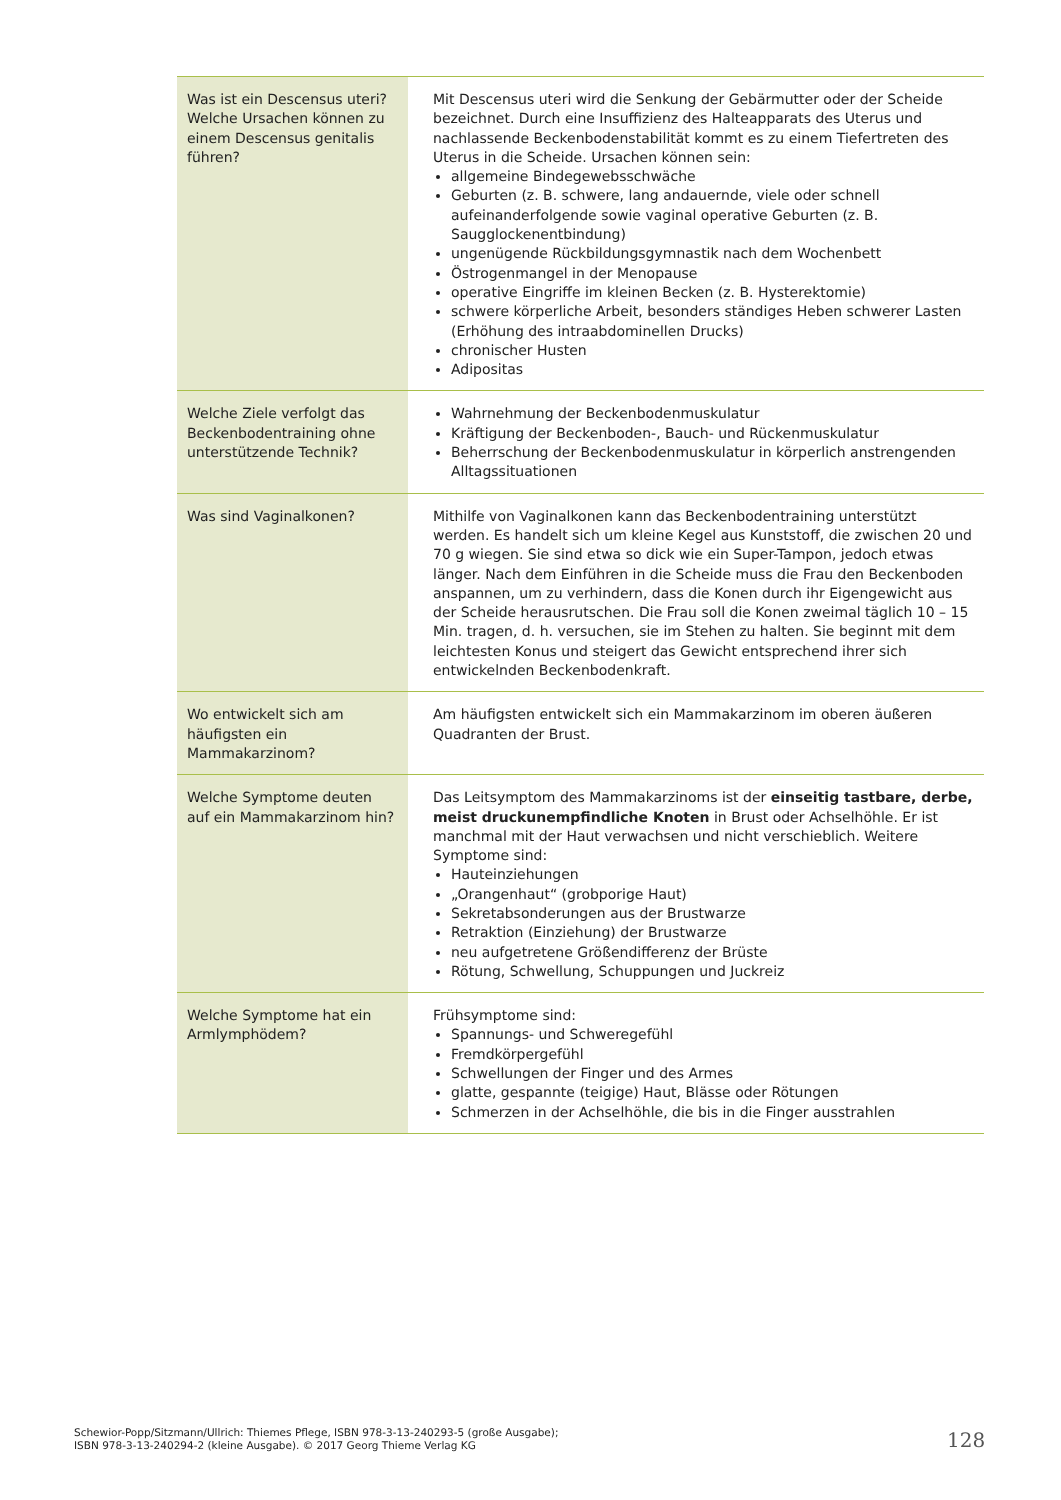| Was ist ein Descensus uteri? Welche Ursachen können zu einem Descensus genitalis führen? | Mit Descensus uteri wird die Senkung der Gebärmutter oder der Scheide bezeichnet. Durch eine Insuffizienz des Halteapparats des Uterus und nachlassende Beckenbodenstabilität kommt es zu einem Tiefertreten des Uterus in die Scheide. Ursachen können sein: allgemeine Bindegewebsschwäche Geburten (z. B. schwere, lang andauernde, viele oder schnell aufeinanderfolgende sowie vaginal operative Geburten (z. B. Saugglockenentbindung) ungenügende Rückbildungsgymnastik nach dem Wochenbett Östrogenmangel in der Menopause operative Eingriffe im kleinen Becken (z. B. Hysterektomie) schwere körperliche Arbeit, besonders ständiges Heben schwerer Lasten (Erhöhung des intraabdominellen Drucks) chronischer Husten Adipositas |
| Welche Ziele verfolgt das Beckenbodentraining ohne unterstützende Technik? | Wahrnehmung der Beckenbodenmuskulatur Kräftigung der Beckenboden-, Bauch- und Rückenmuskulatur Beherrschung der Beckenbodenmuskulatur in körperlich anstrengenden Alltagssituationen |
| Was sind Vaginalkonen? | Mithilfe von Vaginalkonen kann das Beckenbodentraining unterstützt werden. Es handelt sich um kleine Kegel aus Kunststoff, die zwischen 20 und 70 g wiegen. Sie sind etwa so dick wie ein Super-Tampon, jedoch etwas länger. Nach dem Einführen in die Scheide muss die Frau den Beckenboden anspannen, um zu verhindern, dass die Konen durch ihr Eigengewicht aus der Scheide herausrutschen. Die Frau soll die Konen zweimal täglich 10 – 15 Min. tragen, d. h. versuchen, sie im Stehen zu halten. Sie beginnt mit dem leichtesten Konus und steigert das Gewicht entsprechend ihrer sich entwickelnden Beckenbodenkraft. |
| Wo entwickelt sich am häufigsten ein Mammakarzinom? | Am häufigsten entwickelt sich ein Mammakarzinom im oberen äußeren Quadranten der Brust. |
| Welche Symptome deuten auf ein Mammakarzinom hin? | Das Leitsymptom des Mammakarzinoms ist der einseitig tastbare, derbe, meist druckunempfindliche Knoten in Brust oder Achselhöhle. Er ist manchmal mit der Haut verwachsen und nicht verschieblich. Weitere Symptome sind: Hauteinziehungen „Orangenhaut“ (grobporige Haut) Sekretabsonderungen aus der Brustwarze Retraktion (Einziehung) der Brustwarze neu aufgetretene Größendifferenz der Brüste Rötung, Schwellung, Schuppungen und Juckreiz |
| Welche Symptome hat ein Armlymphödem? | Frühsymptome sind: Spannungs- und Schweregefühl Fremdkörpergefühl Schwellungen der Finger und des Armes glatte, gespannte (teigige) Haut, Blässe oder Rötungen Schmerzen in der Achselhöhle, die bis in die Finger ausstrahlen |
Schewior-Popp/Sitzmann/Ullrich: Thiemes Pflege, ISBN 978-3-13-240293-5 (große Ausgabe);
ISBN 978-3-13-240294-2 (kleine Ausgabe). © 2017 Georg Thieme Verlag KG
128